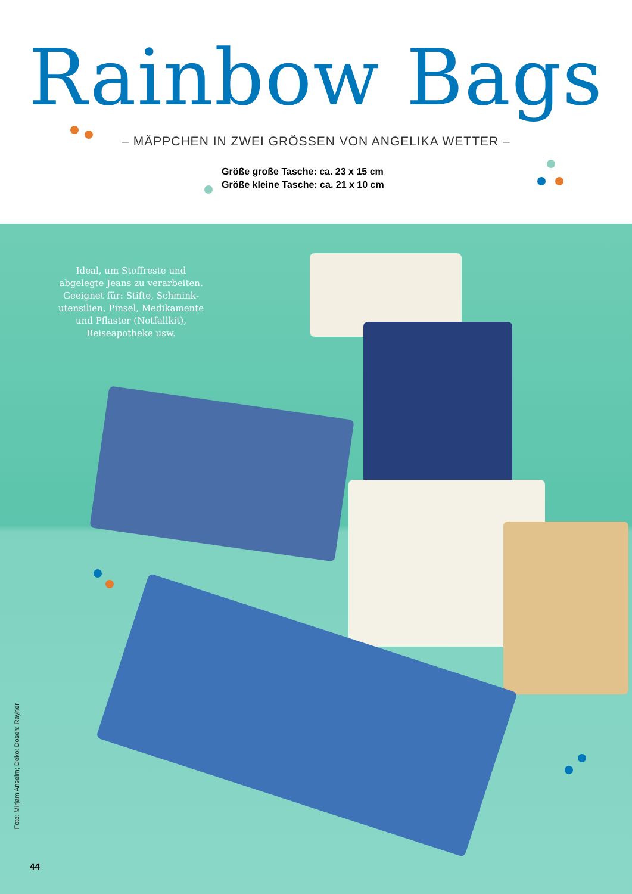Rainbow Bags
– MÄPPCHEN IN ZWEI GRÖSSEN VON ANGELIKA WETTER –
Größe große Tasche: ca. 23 x 15 cm
Größe kleine Tasche: ca. 21 x 10 cm
Ideal, um Stoffreste und abgelegte Jeans zu verarbeiten. Geeignet für: Stifte, Schmink­utensilien, Pinsel, Medikamente und Pflaster (Notfallkit), Reiseapotheke usw.
Foto: Mirjam Anselm; Deko: Dosen: Rayher
44